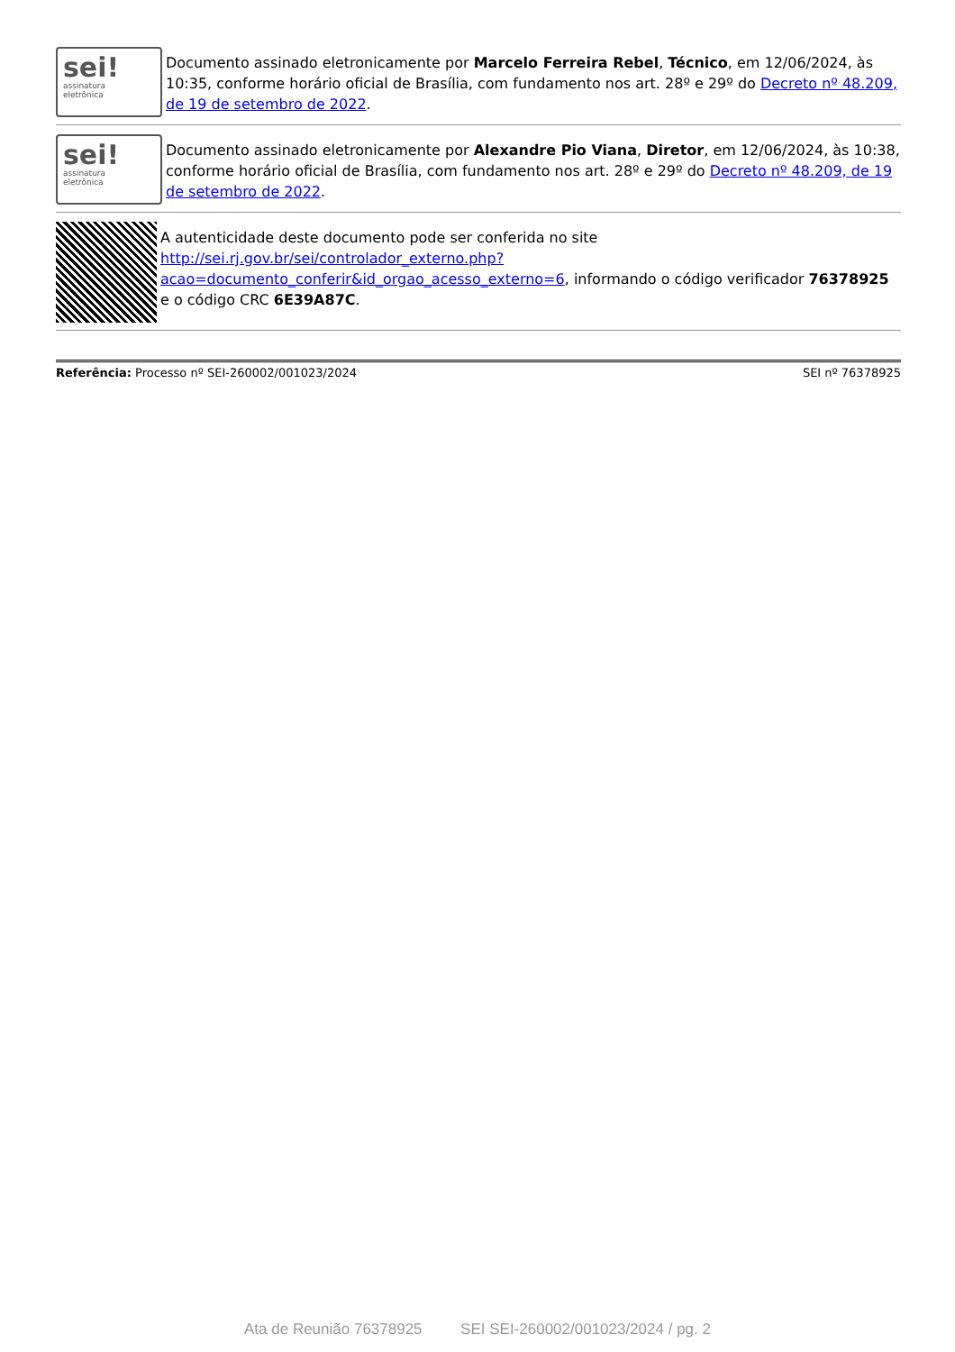sei!
assinatura
eletrônica
Documento assinado eletronicamente por Marcelo Ferreira Rebel, Técnico, em 12/06/2024, às 10:35, conforme horário oficial de Brasília, com fundamento nos art. 28º e 29º do Decreto nº 48.209, de 19 de setembro de 2022.
sei!
assinatura
eletrônica
Documento assinado eletronicamente por Alexandre Pio Viana, Diretor, em 12/06/2024, às 10:38, conforme horário oficial de Brasília, com fundamento nos art. 28º e 29º do Decreto nº 48.209, de 19 de setembro de 2022.
A autenticidade deste documento pode ser conferida no site http://sei.rj.gov.br/sei/controlador_externo.php?acao=documento_conferir&id_orgao_acesso_externo=6, informando o código verificador 76378925 e o código CRC 6E39A87C.
Referência: Processo nº SEI-260002/001023/2024 SEI nº 76378925
Ata de Reunião 76378925 SEI SEI-260002/001023/2024 / pg. 2